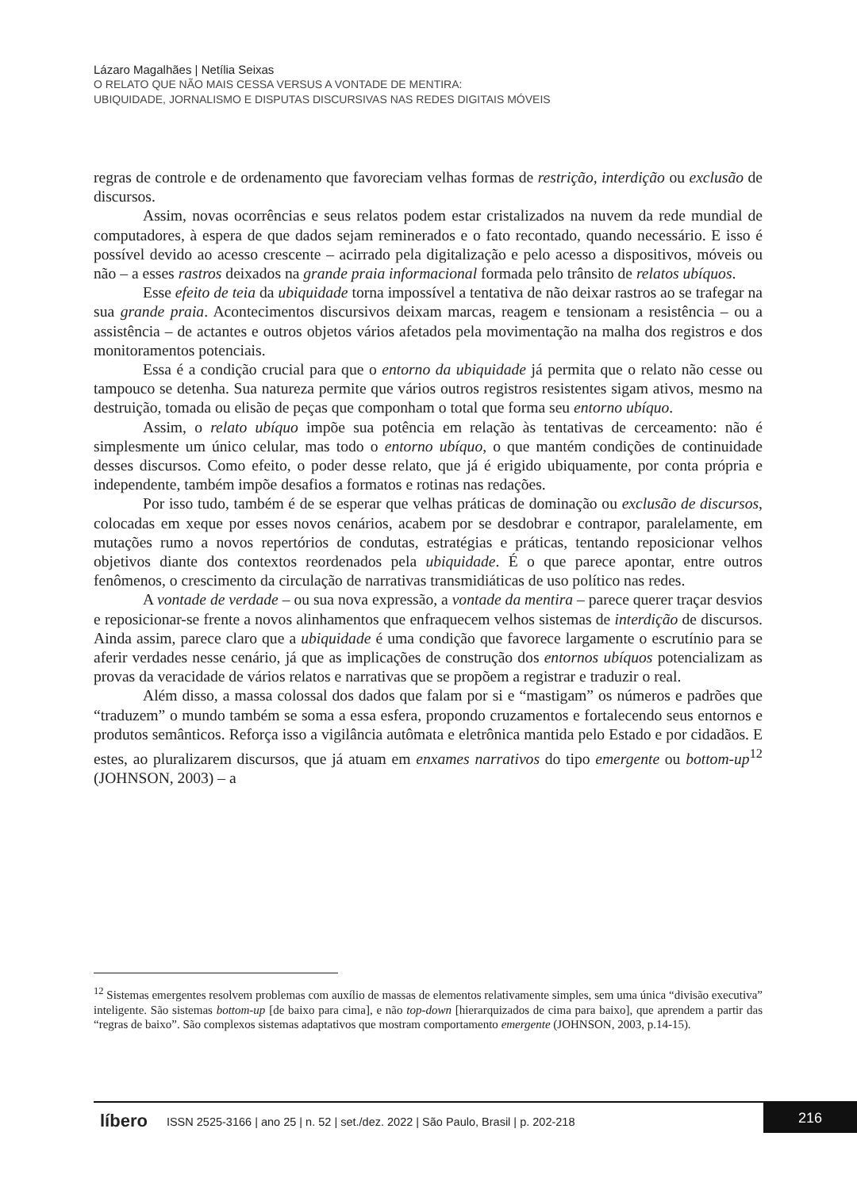Lázaro Magalhães | Netília Seixas
O RELATO QUE NÃO MAIS CESSA VERSUS A VONTADE DE MENTIRA:
UBIQUIDADE, JORNALISMO E DISPUTAS DISCURSIVAS NAS REDES DIGITAIS MÓVEIS
regras de controle e de ordenamento que favoreciam velhas formas de restrição, interdição ou exclusão de discursos.
Assim, novas ocorrências e seus relatos podem estar cristalizados na nuvem da rede mundial de computadores, à espera de que dados sejam reminerados e o fato recontado, quando necessário. E isso é possível devido ao acesso crescente – acirrado pela digitalização e pelo acesso a dispositivos, móveis ou não – a esses rastros deixados na grande praia informacional formada pelo trânsito de relatos ubíquos.
Esse efeito de teia da ubiquidade torna impossível a tentativa de não deixar rastros ao se trafegar na sua grande praia. Acontecimentos discursivos deixam marcas, reagem e tensionam a resistência – ou a assistência – de actantes e outros objetos vários afetados pela movimentação na malha dos registros e dos monitoramentos potenciais.
Essa é a condição crucial para que o entorno da ubiquidade já permita que o relato não cesse ou tampouco se detenha. Sua natureza permite que vários outros registros resistentes sigam ativos, mesmo na destruição, tomada ou elisão de peças que componham o total que forma seu entorno ubíquo.
Assim, o relato ubíquo impõe sua potência em relação às tentativas de cerceamento: não é simplesmente um único celular, mas todo o entorno ubíquo, o que mantém condições de continuidade desses discursos. Como efeito, o poder desse relato, que já é erigido ubiquamente, por conta própria e independente, também impõe desafios a formatos e rotinas nas redações.
Por isso tudo, também é de se esperar que velhas práticas de dominação ou exclusão de discursos, colocadas em xeque por esses novos cenários, acabem por se desdobrar e contrapor, paralelamente, em mutações rumo a novos repertórios de condutas, estratégias e práticas, tentando reposicionar velhos objetivos diante dos contextos reordenados pela ubiquidade. É o que parece apontar, entre outros fenômenos, o crescimento da circulação de narrativas transmidiáticas de uso político nas redes.
A vontade de verdade – ou sua nova expressão, a vontade da mentira – parece querer traçar desvios e reposicionar-se frente a novos alinhamentos que enfraquecem velhos sistemas de interdição de discursos. Ainda assim, parece claro que a ubiquidade é uma condição que favorece largamente o escrutínio para se aferir verdades nesse cenário, já que as implicações de construção dos entornos ubíquos potencializam as provas da veracidade de vários relatos e narrativas que se propõem a registrar e traduzir o real.
Além disso, a massa colossal dos dados que falam por si e “mastigam” os números e padrões que “traduzem” o mundo também se soma a essa esfera, propondo cruzamentos e fortalecendo seus entornos e produtos semânticos. Reforça isso a vigilância autômata e eletrônica mantida pelo Estado e por cidadãos. E estes, ao pluralizarem discursos, que já atuam em enxames narrativos do tipo emergente ou bottom-up<sup>12</sup> (JOHNSON, 2003) – a
<sup>12</sup> Sistemas emergentes resolvem problemas com auxílio de massas de elementos relativamente simples, sem uma única “divisão executiva” inteligente. São sistemas bottom-up [de baixo para cima], e não top-down [hierarquizados de cima para baixo], que aprendem a partir das “regras de baixo”. São complexos sistemas adaptativos que mostram comportamento emergente (JOHNSON, 2003, p.14-15).
líbero ISSN 2525-3166 | ano 25 | n. 52 | set./dez. 2022 | São Paulo, Brasil | p. 202-218 216